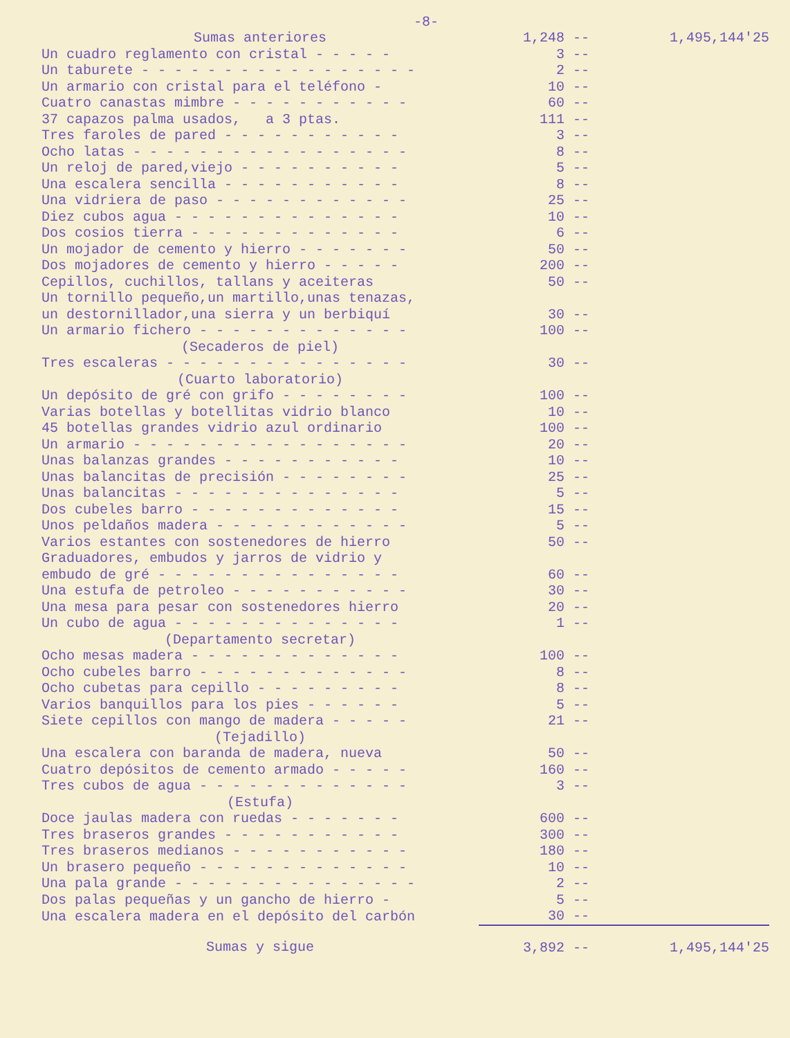-8-
| Sumas anteriores | 1,248 -- | 1,495,144'25 |
| Un cuadro reglamento con cristal - - - - - | 3 -- | |
| Un taburete - - - - - - - - - - - - - - - - - | 2 -- | |
| Un armario con cristal para el teléfono - | 10 -- | |
| Cuatro canastas mimbre - - - - - - - - - - - | 60 -- | |
| 37 capazos palma usados, a 3 ptas. | 111 -- | |
| Tres faroles de pared - - - - - - - - - - - | 3 -- | |
| Ocho latas - - - - - - - - - - - - - - - - - | 8 -- | |
| Un reloj de pared,viejo - - - - - - - - - - | 5 -- | |
| Una escalera sencilla - - - - - - - - - - - | 8 -- | |
| Una vidriera de paso - - - - - - - - - - - - | 25 -- | |
| Diez cubos agua - - - - - - - - - - - - - - | 10 -- | |
| Dos cosios tierra - - - - - - - - - - - - - | 6 -- | |
| Un mojador de cemento y hierro - - - - - - - | 50 -- | |
| Dos mojadores de cemento y hierro - - - - - | 200 -- | |
| Cepillos, cuchillos, tallans y aceiteras | 50 -- | |
| Un tornillo pequeño,un martillo,unas tenazas, | | |
| un destornillador,una sierra y un berbiquí | 30 -- | |
| Un armario fichero - - - - - - - - - - - - - | 100 -- | |
| (Secaderos de piel) | | |
| Tres escaleras - - - - - - - - - - - - - - - | 30 -- | |
| (Cuarto laboratorio) | | |
| Un depósito de gré con grifo - - - - - - - - | 100 -- | |
| Varias botellas y botellitas vidrio blanco | 10 -- | |
| 45 botellas grandes vidrio azul ordinario | 100 -- | |
| Un armario - - - - - - - - - - - - - - - - - | 20 -- | |
| Unas balanzas grandes - - - - - - - - - - - | 10 -- | |
| Unas balancitas de precisión - - - - - - - - | 25 -- | |
| Unas balancitas - - - - - - - - - - - - - - | 5 -- | |
| Dos cubeles barro - - - - - - - - - - - - - | 15 -- | |
| Unos peldaños madera - - - - - - - - - - - - | 5 -- | |
| Varios estantes con sostenedores de hierro | 50 -- | |
| Graduadores, embudos y jarros de vidrio y | | |
| embudo de gré - - - - - - - - - - - - - - - | 60 -- | |
| Una estufa de petroleo - - - - - - - - - - - | 30 -- | |
| Una mesa para pesar con sostenedores hierro | 20 -- | |
| Un cubo de agua - - - - - - - - - - - - - - | 1 -- | |
| (Departamento secretar) | | |
| Ocho mesas madera - - - - - - - - - - - - - | 100 -- | |
| Ocho cubeles barro - - - - - - - - - - - - - | 8 -- | |
| Ocho cubetas para cepillo - - - - - - - - - | 8 -- | |
| Varios banquillos para los pies - - - - - - | 5 -- | |
| Siete cepillos con mango de madera - - - - - | 21 -- | |
| (Tejadillo) | | |
| Una escalera con baranda de madera, nueva | 50 -- | |
| Cuatro depósitos de cemento armado - - - - - | 160 -- | |
| Tres cubos de agua - - - - - - - - - - - - - | 3 -- | |
| (Estufa) | | |
| Doce jaulas madera con ruedas - - - - - - - | 600 -- | |
| Tres braseros grandes - - - - - - - - - - - | 300 -- | |
| Tres braseros medianos - - - - - - - - - - - | 180 -- | |
| Un brasero pequeño - - - - - - - - - - - - - | 10 -- | |
| Una pala grande - - - - - - - - - - - - - - - | 2 -- | |
| Dos palas pequeñas y un gancho de hierro - | 5 -- | |
| Una escalera madera en el depósito del carbón | 30 -- | |
| Sumas y sigue | 3,892 -- | 1,495,144'25 |